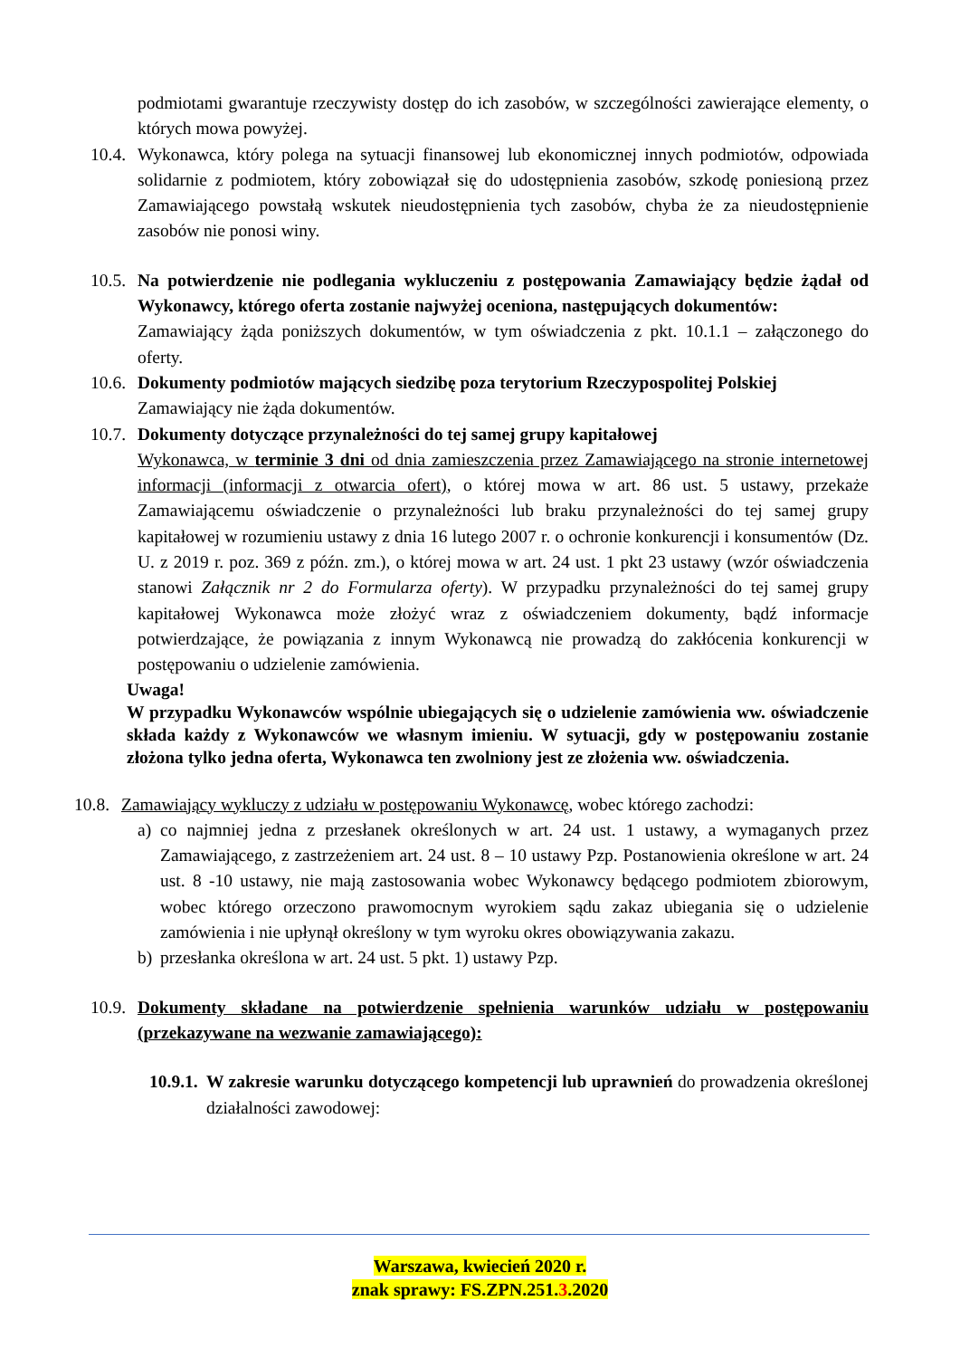podmiotami gwarantuje rzeczywisty dostęp do ich zasobów, w szczególności zawierające elementy, o których mowa powyżej.
10.4.
Wykonawca, który polega na sytuacji finansowej lub ekonomicznej innych podmiotów, odpowiada solidarnie z podmiotem, który zobowiązał się do udostępnienia zasobów, szkodę poniesioną przez Zamawiającego powstałą wskutek nieudostępnienia tych zasobów, chyba że za nieudostępnienie zasobów nie ponosi winy.
10.5.
Na potwierdzenie nie podlegania wykluczeniu z postępowania Zamawiający będzie żądał od Wykonawcy, którego oferta zostanie najwyżej oceniona, następujących dokumentów:
Zamawiający żąda poniższych dokumentów, w tym oświadczenia z pkt. 10.1.1 – załączonego do oferty.
10.6.
Dokumenty podmiotów mających siedzibę poza terytorium Rzeczypospolitej Polskiej
Zamawiający nie żąda dokumentów.
10.7.
Dokumenty dotyczące przynależności do tej samej grupy kapitałowej
Wykonawca, w terminie 3 dni od dnia zamieszczenia przez Zamawiającego na stronie internetowej informacji (informacji z otwarcia ofert), o której mowa w art. 86 ust. 5 ustawy, przekaże Zamawiającemu oświadczenie o przynależności lub braku przynależności do tej samej grupy kapitałowej w rozumieniu ustawy z dnia 16 lutego 2007 r. o ochronie konkurencji i konsumentów (Dz. U. z 2019 r. poz. 369 z późn. zm.), o której mowa w art. 24 ust. 1 pkt 23 ustawy (wzór oświadczenia stanowi Załącznik nr 2 do Formularza oferty). W przypadku przynależności do tej samej grupy kapitałowej Wykonawca może złożyć wraz z oświadczeniem dokumenty, bądź informacje potwierdzające, że powiązania z innym Wykonawcą nie prowadzą do zakłócenia konkurencji w postępowaniu o udzielenie zamówienia.
Uwaga!
W przypadku Wykonawców wspólnie ubiegających się o udzielenie zamówienia ww. oświadczenie składa każdy z Wykonawców we własnym imieniu. W sytuacji, gdy w postępowaniu zostanie złożona tylko jedna oferta, Wykonawca ten zwolniony jest ze złożenia ww. oświadczenia.
10.8.
Zamawiający wykluczy z udziału w postępowaniu Wykonawcę, wobec którego zachodzi:
a) co najmniej jedna z przesłanek określonych w art. 24 ust. 1 ustawy, a wymaganych przez Zamawiającego, z zastrzeżeniem art. 24 ust. 8 – 10 ustawy Pzp. Postanowienia określone w art. 24 ust. 8 -10 ustawy, nie mają zastosowania wobec Wykonawcy będącego podmiotem zbiorowym, wobec którego orzeczono prawomocnym wyrokiem sądu zakaz ubiegania się o udzielenie zamówienia i nie upłynął określony w tym wyroku okres obowiązywania zakazu.
b) przesłanka określona w art. 24 ust. 5 pkt. 1) ustawy Pzp.
10.9.
Dokumenty składane na potwierdzenie spełnienia warunków udziału w postępowaniu (przekazywane na wezwanie zamawiającego):
10.9.1.
W zakresie warunku dotyczącego kompetencji lub uprawnień do prowadzenia określonej działalności zawodowej:
Warszawa, kwiecień 2020 r.
znak sprawy: FS.ZPN.251.3.2020